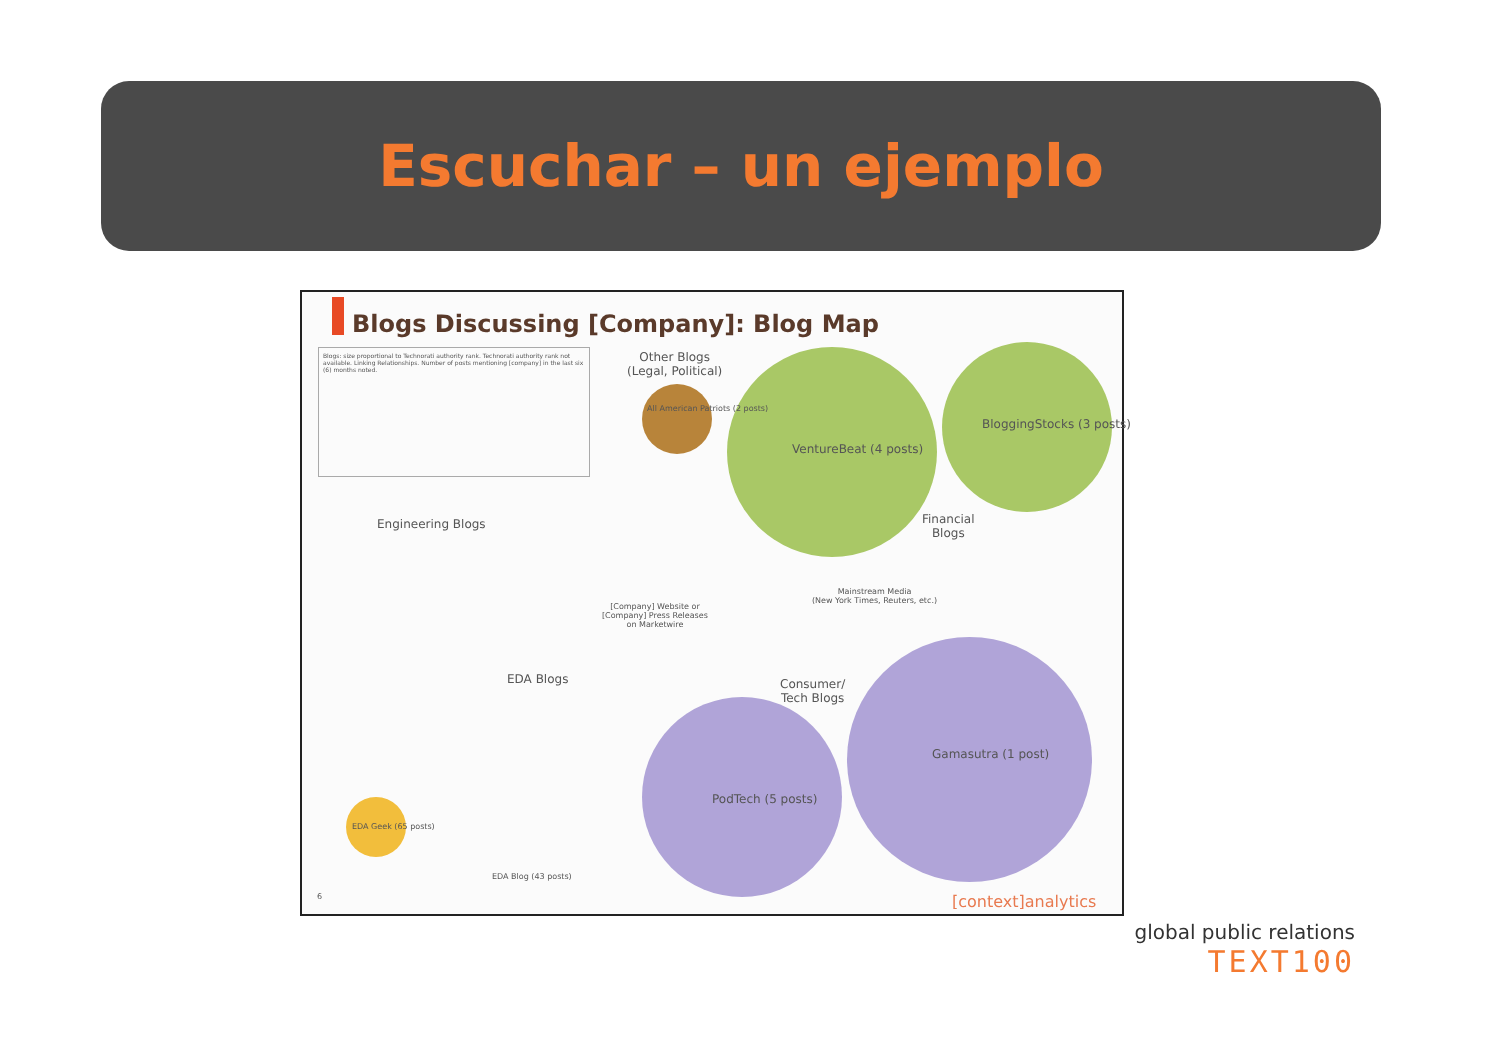Escuchar – un ejemplo
Blogs Discussing [Company]: Blog Map
Blogs: size proportional to Technorati authority rank. Technorati authority rank not available. Linking Relationships. Number of posts mentioning [company] in the last six (6) months noted.
Other Blogs
(Legal, Political)
All American Patriots (2 posts)
VentureBeat (4 posts)
BloggingStocks (3 posts)
Financial
Blogs
Engineering Blogs
[Company] Website or
[Company] Press Releases
on Marketwire
Mainstream Media
(New York Times, Reuters, etc.)
EDA Blogs
Consumer/
Tech Blogs
PodTech (5 posts)
Gamasutra (1 post)
EDA Geek (65 posts)
EDA Blog (43 posts)
6 [context]analytics
global public relations
TEXT100